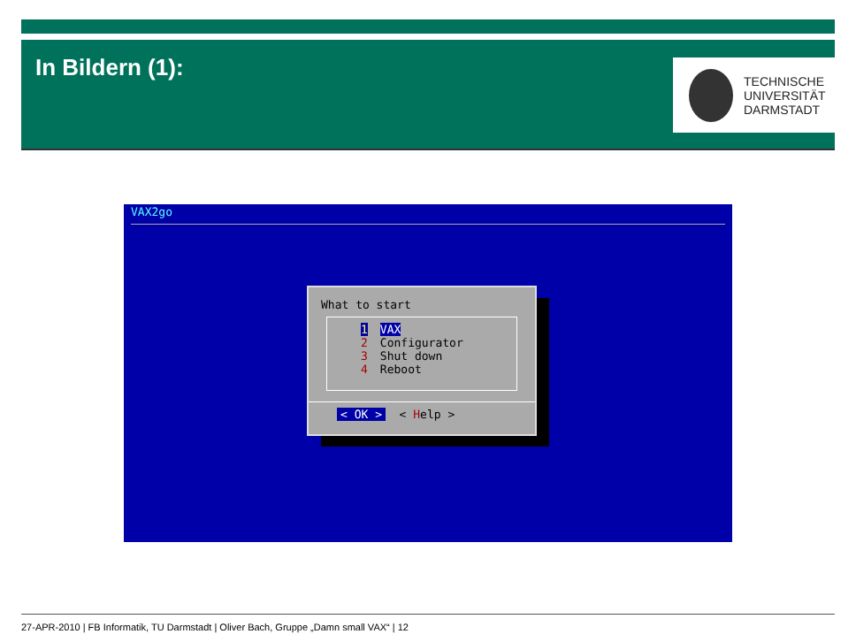In Bildern (1):
TECHNISCHE
UNIVERSITÄT
DARMSTADT
VAX2go
What to start
1 VAX
2 Configurator
3 Shut down
4 Reboot
< OK > < Help >
27-APR-2010 | FB Informatik, TU Darmstadt | Oliver Bach, Gruppe „Damn small VAX“ | 12